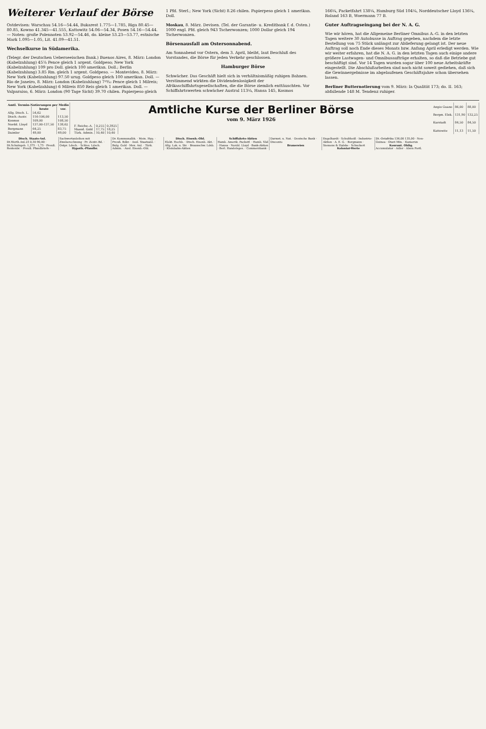Weiterer Verlauf der Börse
Ostdevisen: Warschau 54.16—54.44, Bukarest 1.775—1.785, Riga 80.45—80.85, Kowno 41.345—41.555, Kattowitz 54.06—54.34, Posen 54.16—54.44. — Noten: große Polennoten 53.92—54.46, do. kleine 53.23—53.77, estnische Mark 1.095—1.05, Lit. 41.09—41.51.
Wechselkurse in Südamerika.
(Telegr. der Deutschen Ueberseeischen Bank.) Buenos Aires, 8. März: London (Kabelzahlung) 45⅞ Pence gleich 1 argent. Goldpeso; New York (Kabelzahlung) 109 pro Doll. gleich 100 amerikan. Doll.; Berlin (Kabelzahlung) 3.85 Rm. gleich 1 argent. Goldpeso. — Montevideo, 8. März: New York (Kabelzahlung) 97.50 urug. Goldpeso gleich 100 amerikan. Doll. — Rio de Janeiro, 8. März: London (Kabelzahlung) 7¹⁹⁄₃₂ Pence gleich 1 Milreis; New York (Kabelzahlung) 6 Milreis 850 Reis gleich 1 amerikan. Doll. — Valparaiso, 6. März: London (90 Tage Sicht) 39.70 chilen. Papierpeso gleich
1 Pfd. Sterl.; New York (Sicht) 8.26 chilen. Papierpeso gleich 1 amerikan. Doll.
Moskau, 8. März. Devisen. (Tel. der Garantie- u. Kreditbank f. d. Osten.) 1000 engl. Pfd. gleich 943 Tscherwonzen; 1000 Dollar gleich 194 Tscherwonzen.
Börsenausfall am Ostersonnabend.
Am Sonnabend vor Ostern, dem 3. April, bleibt, laut Beschluß des Vorstandes, die Börse für jeden Verkehr geschlossen.
Hamburger Börse
Schwächer. Das Geschäft hielt sich in verhältnismäßig ruhigen Bahnen. Verstimmend wirkten die Dividendenlosigkeit der Afrikaschiffahrtsgesellschaften, die die Börse ziemlich enttäuschten. Vor Schiffahrtswerten schwächer Austral 113¼, Hansa 145, Kosmos
166¼, Packetfahrt 138¼, Hamburg Süd 104¼, Norddeutscher Lloyd 136¼, Roland 163 B, Woermann 77 B.
Guter Auftragseingang bei der N. A. G.
Wie wir hören, hat die Allgemeine Berliner Omnibus A.-G. in den letzten Tagen weitere 30 Autobusse in Auftrag gegeben, nachdem die letzte Bestellung von 75 Stück unlängst zur Ablieferung gelangt ist. Der neue Auftrag soll noch Ende dieses Monats bzw. Anfang April erledigt werden. Wie wir weiter erfahren, hat die N. A. G. in den letzten Tagen auch einige andere größere Lastwagen- und Omnibusaufträge erhalten, so daß die Betriebe gut beschäftigt sind. Vor 14 Tagen wurden sogar über 100 neue Arbeitskräfte eingestellt. Die Abschlußarbeiten sind noch nicht soweit gediehen, daß sich die Gewinnergebnisse im abgelaufenen Geschäftsjahre schon übersehen lassen.
Berliner Butternotierung vom 9. März: Ia Qualität 173; do. II. 163; abfallende 148 M. Tendenz ruhiger.
| Amtl. Termin-Notierungen per Medio | | |
| --- | --- | --- |
| | heute | vor. |
| Allg. Dtsch. L. | 54,62 | |
| Dtsch.-Austr. | 116-106,00 | 113,50 |
| Kosmos | 109,00 | 108,50 |
| Nordd. Lloyd | 137,00-137,50 | 138,62 |
| Bergmann | 64,25 | 83,75 |
| Daimler | 49,00 | 49,00 |
Amtliche Kurse der Berliner Börse
vom 9. März 1926
| F. Reiche.-A. | 0,255 | 0,3925 |
| Mazed. Gold | 17,75 | 18,25 |
| Türk. Admin. | 10,40 | 10,40 |
| Angio Guano | 86,00 | 88,00 |
| Bergm. Elek. | 131,90 | 132,25 |
| Karstadt | 84,50 | 84,50 |
| Kattowitz | 11,13 | 11,50 |
Dtsch. Staats-Anl.
Dt.Werth.Anl.23 0,30 90,80 · Dt.Schutzgeb. 1,375 · 1,75 · Preuß. Rentenbr. · Preuß. Pfandbriefe · Sachwertanleihen mit Zinsberechnung · Pr. Zentr.-Bd. · Ostpr. Ldsch. · Schles. Ldsch.
Hypoth.-Pfandbr.
Dr. Kommunalbk. · Mein. Hyp. · Preuß. Bdkr. · Ausl. Staatsanl. · Bulg. Gold · Mex. Anl. · Türk. Admin. · Ausl. Eisenb.-Obl.
Dtsch. Eisenb.-Obl.
Elekt. Hochb. · Dtsch. Eisenb. Akt. · Allg. Lok. u. Str. · Braunschw. Ldsb. · Kleinbahn-Aktien
Schiffahrts-Aktien
Hamb. Amerik. Packetf. · Hamb. Süd · Hansa · Nordd. Lloyd · Bank-Aktien · Berl. Handelsges. · Commerzbank · Darmst. u. Nat. · Deutsche Bank · Disconto
Brauereien
Engelhardt · Schultheiß · Industrie-Aktien · A. E. G. · Bergmann · Siemens & Halske · Schuckert
Koloniai-Werte
Dt.-Ostafrika 136,00 135,00 · Neu-Guinea · Otavi Min. · Kamerun
Kourant. Oblig.
Accumulator · Adler · Alsen Portl.